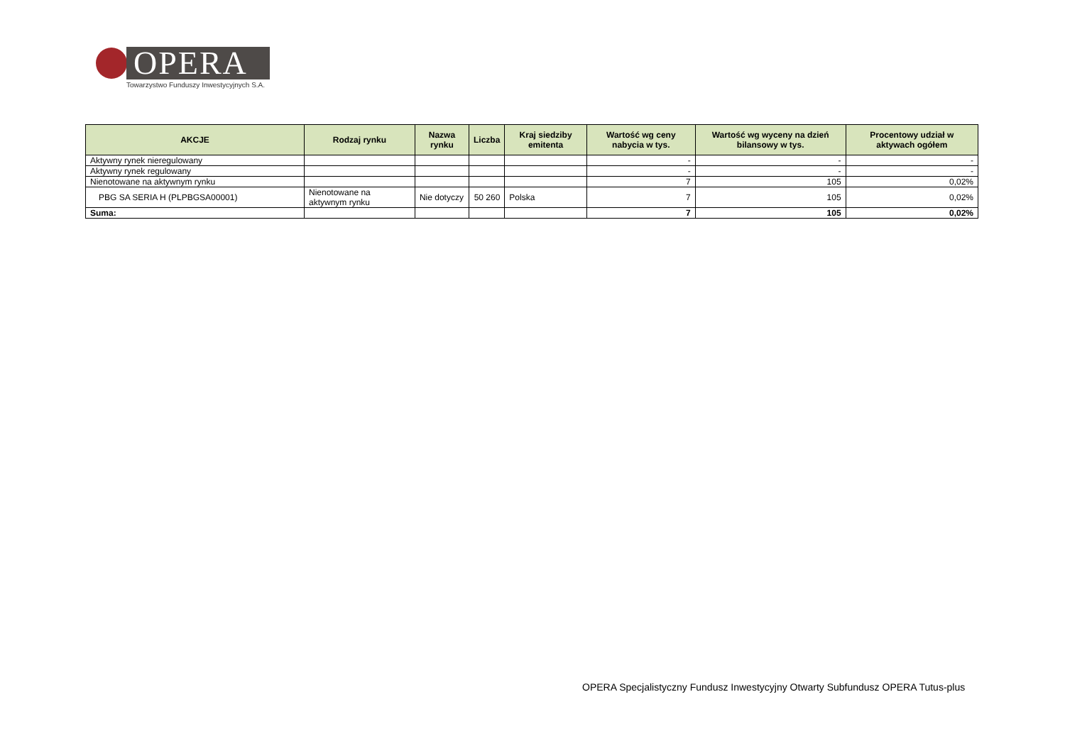OPERA
Towarzystwo Funduszy Inwestycyjnych S.A.
| AKCJE | Rodzaj rynku | Nazwa rynku | Liczba | Kraj siedziby emitenta | Wartość wg ceny nabycia w tys. | Wartość wg wyceny na dzień bilansowy w tys. | Procentowy udział w aktywach ogółem |
| --- | --- | --- | --- | --- | --- | --- | --- |
| Aktywny rynek nieregulowany | | | | | - | - | - |
| Aktywny rynek regulowany | | | | | - | - | - |
| Nienotowane na aktywnym rynku | | | | | 7 | 105 | 0,02% |
| PBG SA SERIA H (PLPBGSA00001) | Nienotowane na aktywnym rynku | Nie dotyczy | 50 260 | Polska | 7 | 105 | 0,02% |
| Suma: | | | | | 7 | 105 | 0,02% |
OPERA Specjalistyczny Fundusz Inwestycyjny Otwarty Subfundusz OPERA Tutus-plus